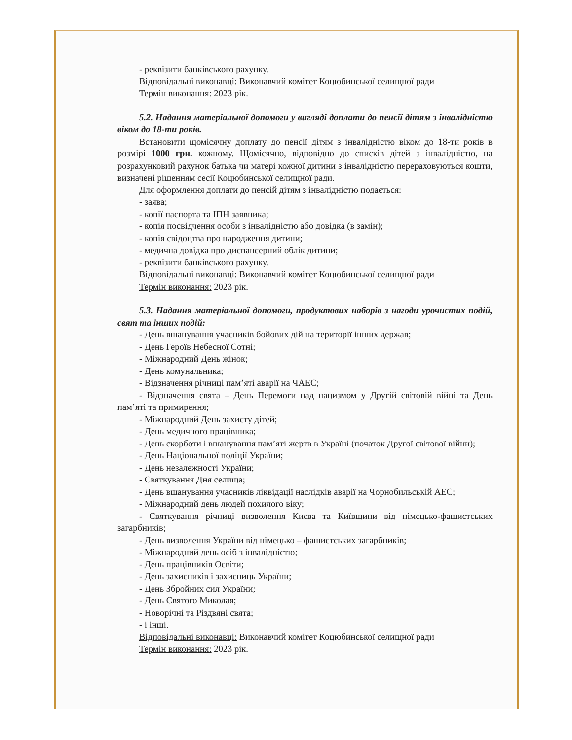- реквізити банківського рахунку.
Відповідальні виконавці: Виконавчий комітет Коцюбинської селищної ради
Термін виконання: 2023 рік.
5.2. Надання матеріальної допомоги у вигляді доплати до пенсії дітям з інвалідністю віком до 18-ти років.
Встановити щомісячну доплату до пенсії дітям з інвалідністю віком до 18-ти років в розмірі 1000 грн. кожному. Щомісячно, відповідно до списків дітей з інвалідністю, на розрахунковий рахунок батька чи матері кожної дитини з інвалідністю перераховуються кошти, визначені рішенням сесії Коцюбинської селищної ради.
Для оформлення доплати до пенсій дітям з інвалідністю подається:
- заява;
- копії паспорта та ІПН заявника;
- копія посвідчення особи з інвалідністю або довідка (в замін);
- копія свідоцтва про народження дитини;
- медична довідка про диспансерний облік дитини;
- реквізити банківського рахунку.
Відповідальні виконавці: Виконавчий комітет Коцюбинської селищної ради
Термін виконання: 2023 рік.
5.3. Надання матеріальної допомоги, продуктових наборів з нагоди урочистих подій, свят та інших подій:
- День вшанування учасників бойових дій на території інших держав;
- День Героїв Небесної Сотні;
- Міжнародний День жінок;
- День комунальника;
- Відзначення річниці пам’яті аварії на ЧАЕС;
- Відзначення свята – День Перемоги над нацизмом у Другій світовій війні та День пам’яті та примирення;
- Міжнародний День захисту дітей;
- День медичного працівника;
- День скорботи і вшанування пам’яті жертв в Україні (початок Другої світової війни);
- День Національної поліції України;
- День незалежності України;
- Святкування Дня селища;
- День вшанування учасників ліквідації наслідків аварії на Чорнобильській АЕС;
- Міжнародний день людей похилого віку;
- Святкування річниці визволення Києва та Київщини від німецько-фашистських загарбників;
- День визволення України від німецько – фашистських загарбників;
- Міжнародний день осіб з інвалідністю;
- День працівників Освіти;
- День захисників і захисниць України;
- День Збройних сил України;
- День Святого Миколая;
- Новорічні та Різдвяні свята;
- і інші.
Відповідальні виконавці: Виконавчий комітет Коцюбинської селищної ради
Термін виконання: 2023 рік.